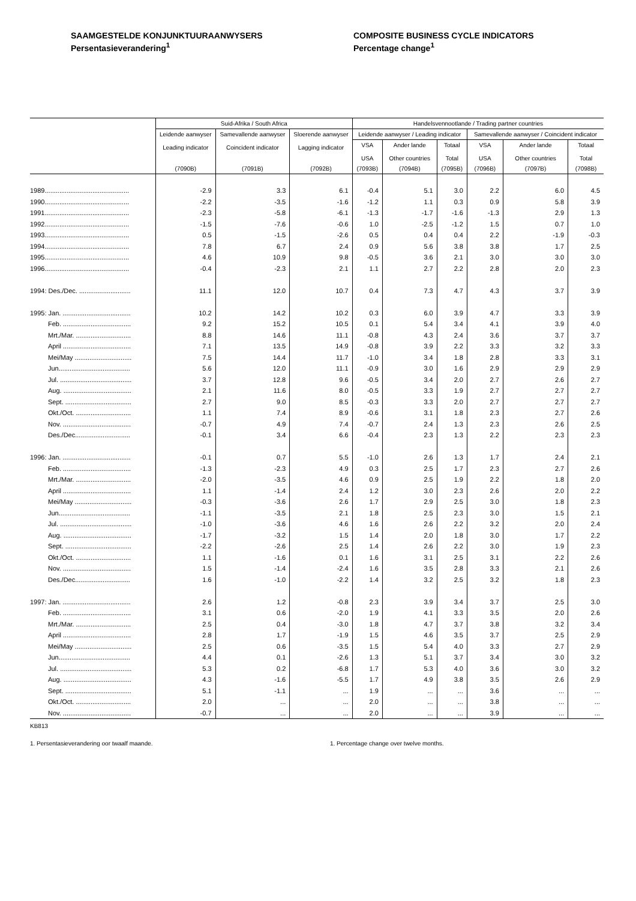SAAMGESTELDE KONJUNKTUURAANWYSERS
Persentasieverandering<sup>1</sup>
COMPOSITE BUSINESS CYCLE INDICATORS
Percentage change<sup>1</sup>
| | Suid-Afrika / South Africa | | | Handelsvennootlande / Trading partner countries | | | | | |
| --- | --- | --- | --- | --- | --- | --- | --- | --- | --- |
| | Leidende aanwyser Leading indicator | Samevallende aanwyser Coincident indicator | Sloerende aanwyser Lagging indicator | Leidende aanwyser / Leading indicator | | | Samevallende aanwyser / Coincident indicator | | |
| | | | | VSA USA | Ander lande Other countries | Totaal Total | VSA USA | Ander lande Other countries | Totaal Total |
| | (7090B) | (7091B) | (7092B) | (7093B) | (7094B) | (7095B) | (7096B) | (7097B) | (7098B) |
| 1989.............................................. | -2.9 | 3.3 | 6.1 | -0.4 | 5.1 | 3.0 | 2.2 | 6.0 | 4.5 |
| 1990.............................................. | -2.2 | -3.5 | -1.6 | -1.2 | 1.1 | 0.3 | 0.9 | 5.8 | 3.9 |
| 1991.............................................. | -2.3 | -5.8 | -6.1 | -1.3 | -1.7 | -1.6 | -1.3 | 2.9 | 1.3 |
| 1992.............................................. | -1.5 | -7.6 | -0.6 | 1.0 | -2.5 | -1.2 | 1.5 | 0.7 | 1.0 |
| 1993.............................................. | 0.5 | -1.5 | -2.6 | 0.5 | 0.4 | 0.4 | 2.2 | -1.9 | -0.3 |
| 1994.............................................. | 7.8 | 6.7 | 2.4 | 0.9 | 5.6 | 3.8 | 3.8 | 1.7 | 2.5 |
| 1995.............................................. | 4.6 | 10.9 | 9.8 | -0.5 | 3.6 | 2.1 | 3.0 | 3.0 | 3.0 |
| 1996.............................................. | -0.4 | -2.3 | 2.1 | 1.1 | 2.7 | 2.2 | 2.8 | 2.0 | 2.3 |
| 1994: Des./Dec. ............................ | 11.1 | 12.0 | 10.7 | 0.4 | 7.3 | 4.7 | 4.3 | 3.7 | 3.9 |
| 1995: Jan. ..................................... | 10.2 | 14.2 | 10.2 | 0.3 | 6.0 | 3.9 | 4.7 | 3.3 | 3.9 |
| Feb. ..................................... | 9.2 | 15.2 | 10.5 | 0.1 | 5.4 | 3.4 | 4.1 | 3.9 | 4.0 |
| Mrt./Mar. .............................. | 8.8 | 14.6 | 11.1 | -0.8 | 4.3 | 2.4 | 3.6 | 3.7 | 3.7 |
| April ..................................... | 7.1 | 13.5 | 14.9 | -0.8 | 3.9 | 2.2 | 3.3 | 3.2 | 3.3 |
| Mei/May ............................... | 7.5 | 14.4 | 11.7 | -1.0 | 3.4 | 1.8 | 2.8 | 3.3 | 3.1 |
| Jun....................................... | 5.6 | 12.0 | 11.1 | -0.9 | 3.0 | 1.6 | 2.9 | 2.9 | 2.9 |
| Jul. ....................................... | 3.7 | 12.8 | 9.6 | -0.5 | 3.4 | 2.0 | 2.7 | 2.6 | 2.7 |
| Aug. ..................................... | 2.1 | 11.6 | 8.0 | -0.5 | 3.3 | 1.9 | 2.7 | 2.7 | 2.7 |
| Sept. .................................... | 2.7 | 9.0 | 8.5 | -0.3 | 3.3 | 2.0 | 2.7 | 2.7 | 2.7 |
| Okt./Oct. .............................. | 1.1 | 7.4 | 8.9 | -0.6 | 3.1 | 1.8 | 2.3 | 2.7 | 2.6 |
| Nov. ..................................... | -0.7 | 4.9 | 7.4 | -0.7 | 2.4 | 1.3 | 2.3 | 2.6 | 2.5 |
| Des./Dec.............................. | -0.1 | 3.4 | 6.6 | -0.4 | 2.3 | 1.3 | 2.2 | 2.3 | 2.3 |
| 1996: Jan. ..................................... | -0.1 | 0.7 | 5.5 | -1.0 | 2.6 | 1.3 | 1.7 | 2.4 | 2.1 |
| Feb. ..................................... | -1.3 | -2.3 | 4.9 | 0.3 | 2.5 | 1.7 | 2.3 | 2.7 | 2.6 |
| Mrt./Mar. .............................. | -2.0 | -3.5 | 4.6 | 0.9 | 2.5 | 1.9 | 2.2 | 1.8 | 2.0 |
| April ..................................... | 1.1 | -1.4 | 2.4 | 1.2 | 3.0 | 2.3 | 2.6 | 2.0 | 2.2 |
| Mei/May ............................... | -0.3 | -3.6 | 2.6 | 1.7 | 2.9 | 2.5 | 3.0 | 1.8 | 2.3 |
| Jun....................................... | -1.1 | -3.5 | 2.1 | 1.8 | 2.5 | 2.3 | 3.0 | 1.5 | 2.1 |
| Jul. ....................................... | -1.0 | -3.6 | 4.6 | 1.6 | 2.6 | 2.2 | 3.2 | 2.0 | 2.4 |
| Aug. ..................................... | -1.7 | -3.2 | 1.5 | 1.4 | 2.0 | 1.8 | 3.0 | 1.7 | 2.2 |
| Sept. .................................... | -2.2 | -2.6 | 2.5 | 1.4 | 2.6 | 2.2 | 3.0 | 1.9 | 2.3 |
| Okt./Oct. .............................. | 1.1 | -1.6 | 0.1 | 1.6 | 3.1 | 2.5 | 3.1 | 2.2 | 2.6 |
| Nov. ..................................... | 1.5 | -1.4 | -2.4 | 1.6 | 3.5 | 2.8 | 3.3 | 2.1 | 2.6 |
| Des./Dec.............................. | 1.6 | -1.0 | -2.2 | 1.4 | 3.2 | 2.5 | 3.2 | 1.8 | 2.3 |
| 1997: Jan. ..................................... | 2.6 | 1.2 | -0.8 | 2.3 | 3.9 | 3.4 | 3.7 | 2.5 | 3.0 |
| Feb. ..................................... | 3.1 | 0.6 | -2.0 | 1.9 | 4.1 | 3.3 | 3.5 | 2.0 | 2.6 |
| Mrt./Mar. .............................. | 2.5 | 0.4 | -3.0 | 1.8 | 4.7 | 3.7 | 3.8 | 3.2 | 3.4 |
| April ..................................... | 2.8 | 1.7 | -1.9 | 1.5 | 4.6 | 3.5 | 3.7 | 2.5 | 2.9 |
| Mei/May ............................... | 2.5 | 0.6 | -3.5 | 1.5 | 5.4 | 4.0 | 3.3 | 2.7 | 2.9 |
| Jun....................................... | 4.4 | 0.1 | -2.6 | 1.3 | 5.1 | 3.7 | 3.4 | 3.0 | 3.2 |
| Jul. ....................................... | 5.3 | 0.2 | -6.8 | 1.7 | 5.3 | 4.0 | 3.6 | 3.0 | 3.2 |
| Aug. ..................................... | 4.3 | -1.6 | -5.5 | 1.7 | 4.9 | 3.8 | 3.5 | 2.6 | 2.9 |
| Sept. .................................... | 5.1 | -1.1 | ... | 1.9 | ... | ... | 3.6 | ... | ... |
| Okt./Oct. .............................. | 2.0 | ... | ... | 2.0 | ... | ... | 3.8 | ... | ... |
| Nov. ..................................... | -0.7 | ... | ... | 2.0 | ... | ... | 3.9 | ... | ... |
KB813
1. Persentasieverandering oor twaalf maande. 1. Percentage change over twelve months.